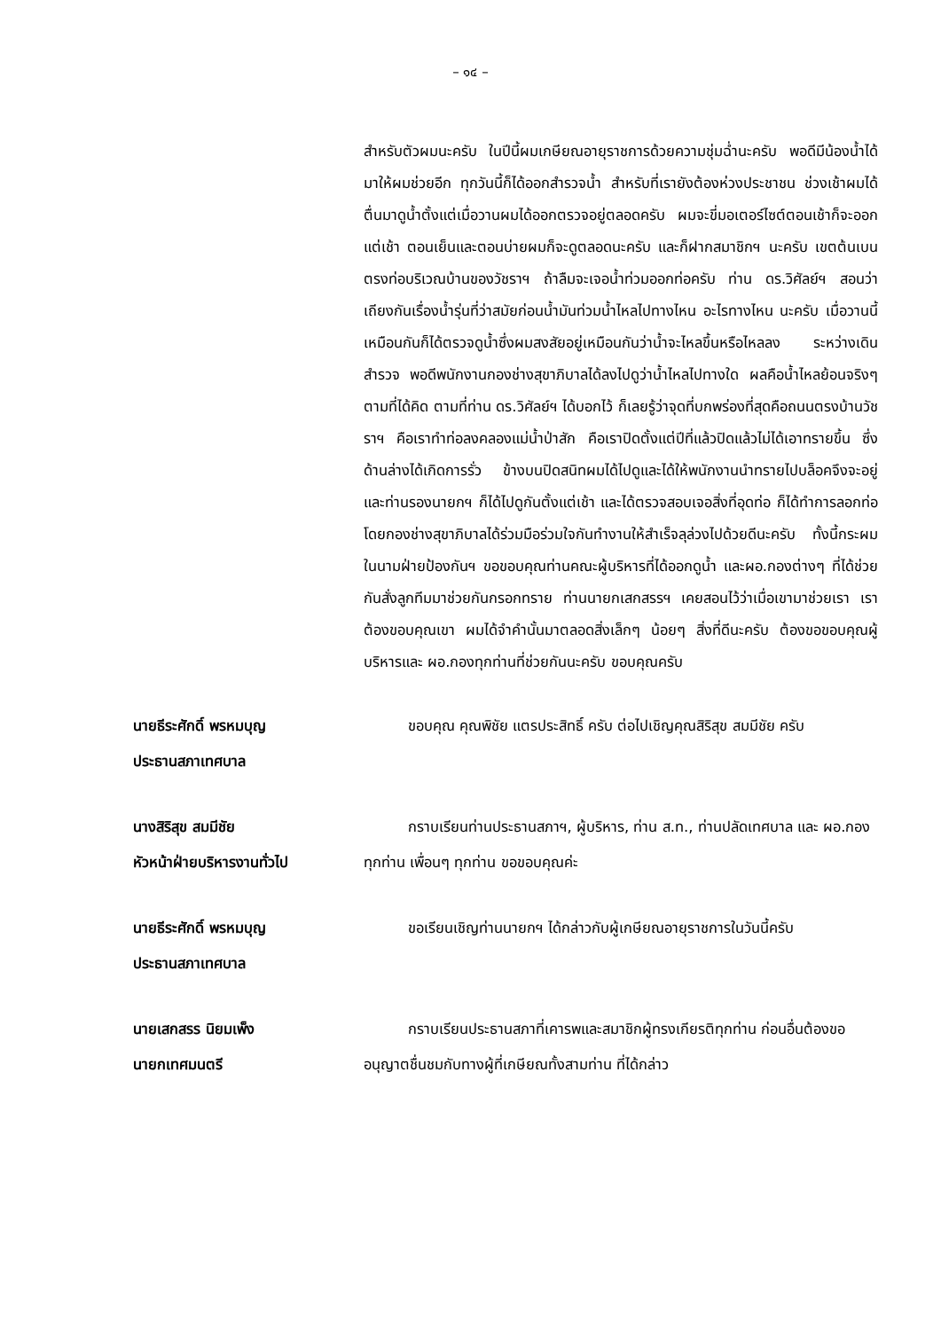– ๑๔ –
สำหรับตัวผมนะครับ ในปีนี้ผมเกษียณอายุราชการด้วยความชุ่มฉ่ำนะครับ พอดีมีน้องน้ำได้มาให้ผมช่วยอีก ทุกวันนี้ก็ได้ออกสำรวจน้ำ สำหรับที่เรายังต้องห่วงประชาชน ช่วงเช้าผมได้ตื่นมาดูน้ำตั้งแต่เมื่อวานผมได้ออกตรวจอยู่ตลอดครับ ผมจะขี่มอเตอร์ไซต์ตอนเช้าก็จะออกแต่เช้า ตอนเย็นและตอนบ่ายผมก็จะดูตลอดนะครับ และก็ฝากสมาชิกฯ นะครับ เขตต้นเบนตรงท่อบริเวณบ้านของวัชราฯ ถ้าลืมจะเจอน้ำท่วมออกท่อครับ ท่าน ดร.วิศัลย์ฯ สอนว่า เถียงกันเรื่องน้ำรุ่นที่ว่าสมัยก่อนน้ำมันท่วมน้ำไหลไปทางไหน อะไรทางไหน นะครับ เมื่อวานนี้เหมือนกันก็ได้ตรวจดูน้ำซึ่งผมสงสัยอยู่เหมือนกันว่าน้ำจะไหลขึ้นหรือไหลลง ระหว่างเดินสำรวจ พอดีพนักงานกองช่างสุขาภิบาลได้ลงไปดูว่าน้ำไหลไปทางใด ผลคือน้ำไหลย้อนจริงๆ ตามที่ได้คิด ตามที่ท่าน ดร.วิศัลย์ฯ ได้บอกไว้ ก็เลยรู้ว่าจุดที่บกพร่องที่สุดคือถนนตรงบ้านวัชราฯ คือเราทำท่อลงคลองแม่น้ำป่าสัก คือเราปิดตั้งแต่ปีที่แล้วปิดแล้วไม่ได้เอาทรายขึ้น ซึ่งด้านล่างได้เกิดการรั่ว ข้างบนปิดสนิทผมได้ไปดูและได้ให้พนักงานนำทรายไปบล็อคจึงจะอยู่ และท่านรองนายกฯ ก็ได้ไปดูกันตั้งแต่เช้า และได้ตรวจสอบเจอสิ่งที่อุดท่อ ก็ได้ทำการลอกท่อโดยกองช่างสุขาภิบาลได้ร่วมมือร่วมใจกันทำงานให้สำเร็จลุล่วงไปด้วยดีนะครับ ทั้งนี้กระผมในนามฝ่ายป้องกันฯ ขอขอบคุณท่านคณะผู้บริหารที่ได้ออกดูน้ำ และผอ.กองต่างๆ ที่ได้ช่วยกันสั่งลูกทีมมาช่วยกันกรอกทราย ท่านนายกเสกสรรฯ เคยสอนไว้ว่าเมื่อเขามาช่วยเรา เราต้องขอบคุณเขา ผมได้จำคำนั้นมาตลอดสิ่งเล็กๆ น้อยๆ สิ่งที่ดีนะครับ ต้องขอขอบคุณผู้บริหารและ ผอ.กองทุกท่านที่ช่วยกันนะครับ ขอบคุณครับ
นายธีระศักดิ์ พรหมบุญ
ประธานสภาเทศบาล
   ขอบคุณ คุณพิชัย แตรประสิทธิ์ ครับ ต่อไปเชิญคุณสิริสุข สมมีชัย ครับ
นางสิริสุข สมมีชัย
หัวหน้าฝ่ายบริหารงานทั่วไป
   กราบเรียนท่านประธานสภาฯ, ผู้บริหาร, ท่าน ส.ท., ท่านปลัดเทศบาล และ ผอ.กองทุกท่าน เพื่อนๆ ทุกท่าน ขอขอบคุณค่ะ
นายธีระศักดิ์ พรหมบุญ
ประธานสภาเทศบาล
   ขอเรียนเชิญท่านนายกฯ ได้กล่าวกับผู้เกษียณอายุราชการในวันนี้ครับ
นายเสกสรร นิยมเพ็ง
นายกเทศมนตรี
   กราบเรียนประธานสภาที่เคารพและสมาชิกผู้ทรงเกียรติทุกท่าน ก่อนอื่นต้องขออนุญาตชื่นชมกับทางผู้ที่เกษียณทั้งสามท่าน ที่ได้กล่าว